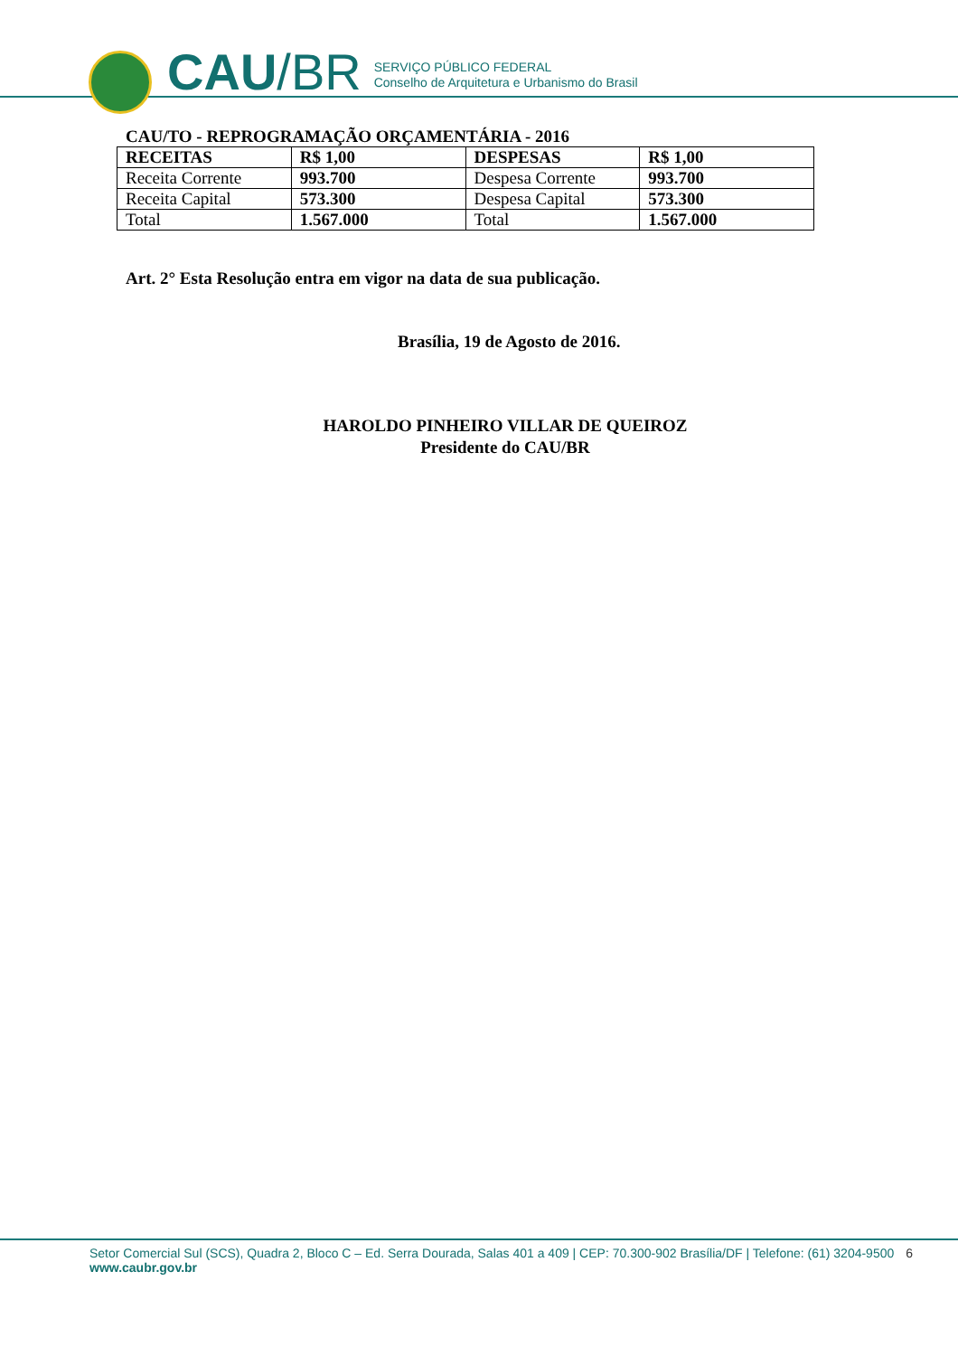CAU /BR
SERVIÇO PÚBLICO FEDERAL
Conselho de Arquitetura e Urbanismo do Brasil
CAU/TO - REPROGRAMAÇÃO ORÇAMENTÁRIA - 2016
| RECEITAS | R$ 1,00 | DESPESAS | R$ 1,00 |
| Receita Corrente | 993.700 | Despesa Corrente | 993.700 |
| Receita Capital | 573.300 | Despesa Capital | 573.300 |
| Total | 1.567.000 | Total | 1.567.000 |
Art. 2° Esta Resolução entra em vigor na data de sua publicação.
Brasília, 19 de Agosto de 2016.
HAROLDO PINHEIRO VILLAR DE QUEIROZ
Presidente do CAU/BR
6 Setor Comercial Sul (SCS), Quadra 2, Bloco C – Ed. Serra Dourada, Salas 401 a 409 | CEP: 70.300-902 Brasília/DF | Telefone: (61) 3204-9500
www.caubr.gov.br